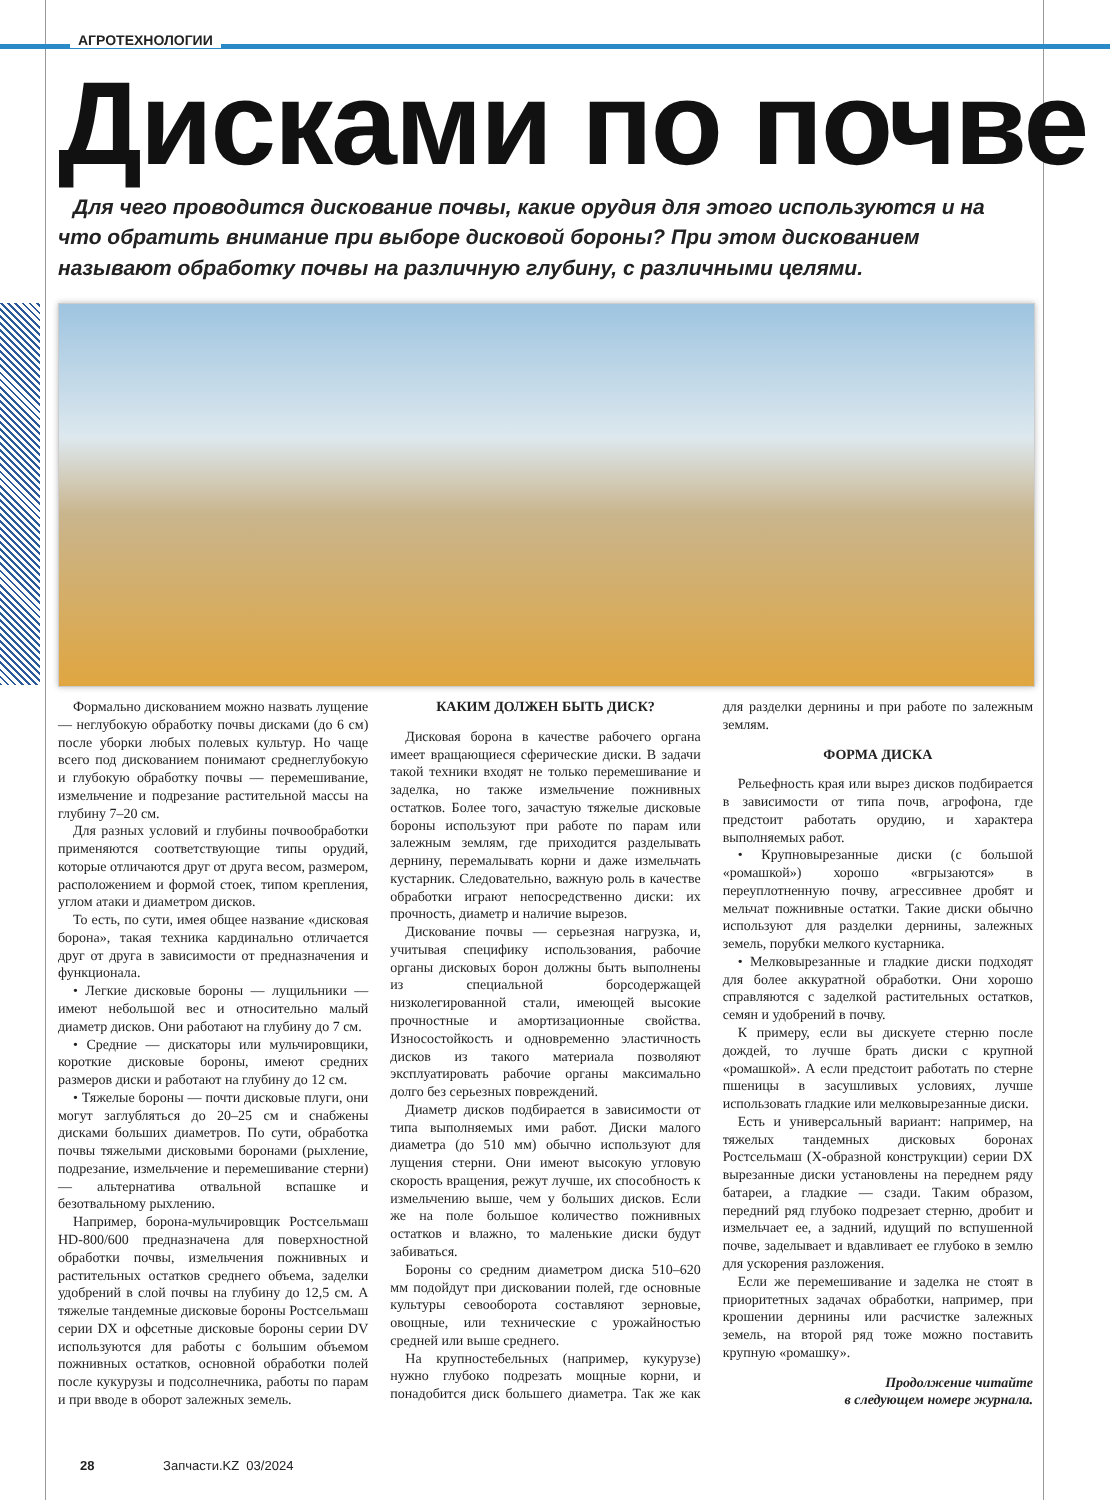АГРОТЕХНОЛОГИИ
Дисками по почве
Для чего проводится дискование почвы, какие орудия для этого используются и на что обратить внимание при выборе дисковой бороны? При этом дискованием называют обработку почвы на различную глубину, с различными целями.
Формально дискованием можно назвать лущение — неглубокую обработку почвы дисками (до 6 см) после уборки любых полевых культур. Но чаще всего под дискованием понимают среднеглубокую и глубокую обработку почвы — перемешивание, измельчение и подрезание растительной массы на глубину 7–20 см.
Для разных условий и глубины почвообработки применяются соответствующие типы орудий, которые отличаются друг от друга весом, размером, расположением и формой стоек, типом крепления, углом атаки и диаметром дисков.
То есть, по сути, имея общее название «дисковая борона», такая техника кардинально отличается друг от друга в зависимости от предназначения и функционала.
• Легкие дисковые бороны — лущильники — имеют небольшой вес и относительно малый диаметр дисков. Они работают на глубину до 7 см.
• Средние — дискаторы или мульчировщики, короткие дисковые бороны, имеют средних размеров диски и работают на глубину до 12 см.
• Тяжелые бороны — почти дисковые плуги, они могут заглубляться до 20–25 см и снабжены дисками больших диаметров. По сути, обработка почвы тяжелыми дисковыми боронами (рыхление, подрезание, измельчение и перемешивание стерни) — альтернатива отвальной вспашке и безотвальному рыхлению.
Например, борона-мульчировщик Ростсельмаш HD-800/600 предназначена для поверхностной обработки почвы, измельчения пожнивных и растительных остатков среднего объема, заделки удобрений в слой почвы на глубину до 12,5 см. А тяжелые тандемные дисковые бороны Ростсельмаш серии DX и офсетные дисковые бороны серии DV используются для работы с большим объемом пожнивных остатков, основной обработки полей после кукурузы и подсолнечника, работы по парам и при вводе в оборот залежных земель.
КАКИМ ДОЛЖЕН БЫТЬ ДИСК?
Дисковая борона в качестве рабочего органа имеет вращающиеся сферические диски. В задачи такой техники входят не только перемешивание и заделка, но также измельчение пожнивных остатков. Более того, зачастую тяжелые дисковые бороны используют при работе по парам или залежным землям, где приходится разделывать дернину, перемалывать корни и даже измельчать кустарник. Следовательно, важную роль в качестве обработки играют непосредственно диски: их прочность, диаметр и наличие вырезов.
Дискование почвы — серьезная нагрузка, и, учитывая специфику использования, рабочие органы дисковых борон должны быть выполнены из специальной борсодержащей низколегированной стали, имеющей высокие прочностные и амортизационные свойства. Износостойкость и одновременно эластичность дисков из такого материала позволяют эксплуатировать рабочие органы максимально долго без серьезных повреждений.
Диаметр дисков подбирается в зависимости от типа выполняемых ими работ. Диски малого диаметра (до 510 мм) обычно используют для лущения стерни. Они имеют высокую угловую скорость вращения, режут лучше, их способность к измельчению выше, чем у больших дисков. Если же на поле большое количество пожнивных остатков и влажно, то маленькие диски будут забиваться.
Бороны со средним диаметром диска 510–620 мм подойдут при дисковании полей, где основные культуры севооборота составляют зерновые, овощные, или технические с урожайностью средней или выше среднего.
На крупностебельных (например, кукурузе) нужно глубоко подрезать мощные корни, и понадобится диск большего диаметра. Так же как для разделки дернины и при работе по залежным землям.
ФОРМА ДИСКА
Рельефность края или вырез дисков подбирается в зависимости от типа почв, агрофона, где предстоит работать орудию, и характера выполняемых работ.
• Крупновырезанные диски (с большой «ромашкой») хорошо «вгрызаются» в переуплотненную почву, агрессивнее дробят и мельчат пожнивные остатки. Такие диски обычно используют для разделки дернины, залежных земель, порубки мелкого кустарника.
• Мелковырезанные и гладкие диски подходят для более аккуратной обработки. Они хорошо справляются с заделкой растительных остатков, семян и удобрений в почву.
К примеру, если вы дискуете стерню после дождей, то лучше брать диски с крупной «ромашкой». А если предстоит работать по стерне пшеницы в засушливых условиях, лучше использовать гладкие или мелковырезанные диски.
Есть и универсальный вариант: например, на тяжелых тандемных дисковых боронах Ростсельмаш (Х-образной конструкции) серии DX вырезанные диски установлены на переднем ряду батареи, а гладкие — сзади. Таким образом, передний ряд глубоко подрезает стерню, дробит и измельчает ее, а задний, идущий по вспушенной почве, заделывает и вдавливает ее глубоко в землю для ускорения разложения.
Если же перемешивание и заделка не стоят в приоритетных задачах обработки, например, при крошении дернины или расчистке залежных земель, на второй ряд тоже можно поставить крупную «ромашку».
Продолжение читайте
в следующем номере журнала.
28 Запчасти.KZ 03/2024